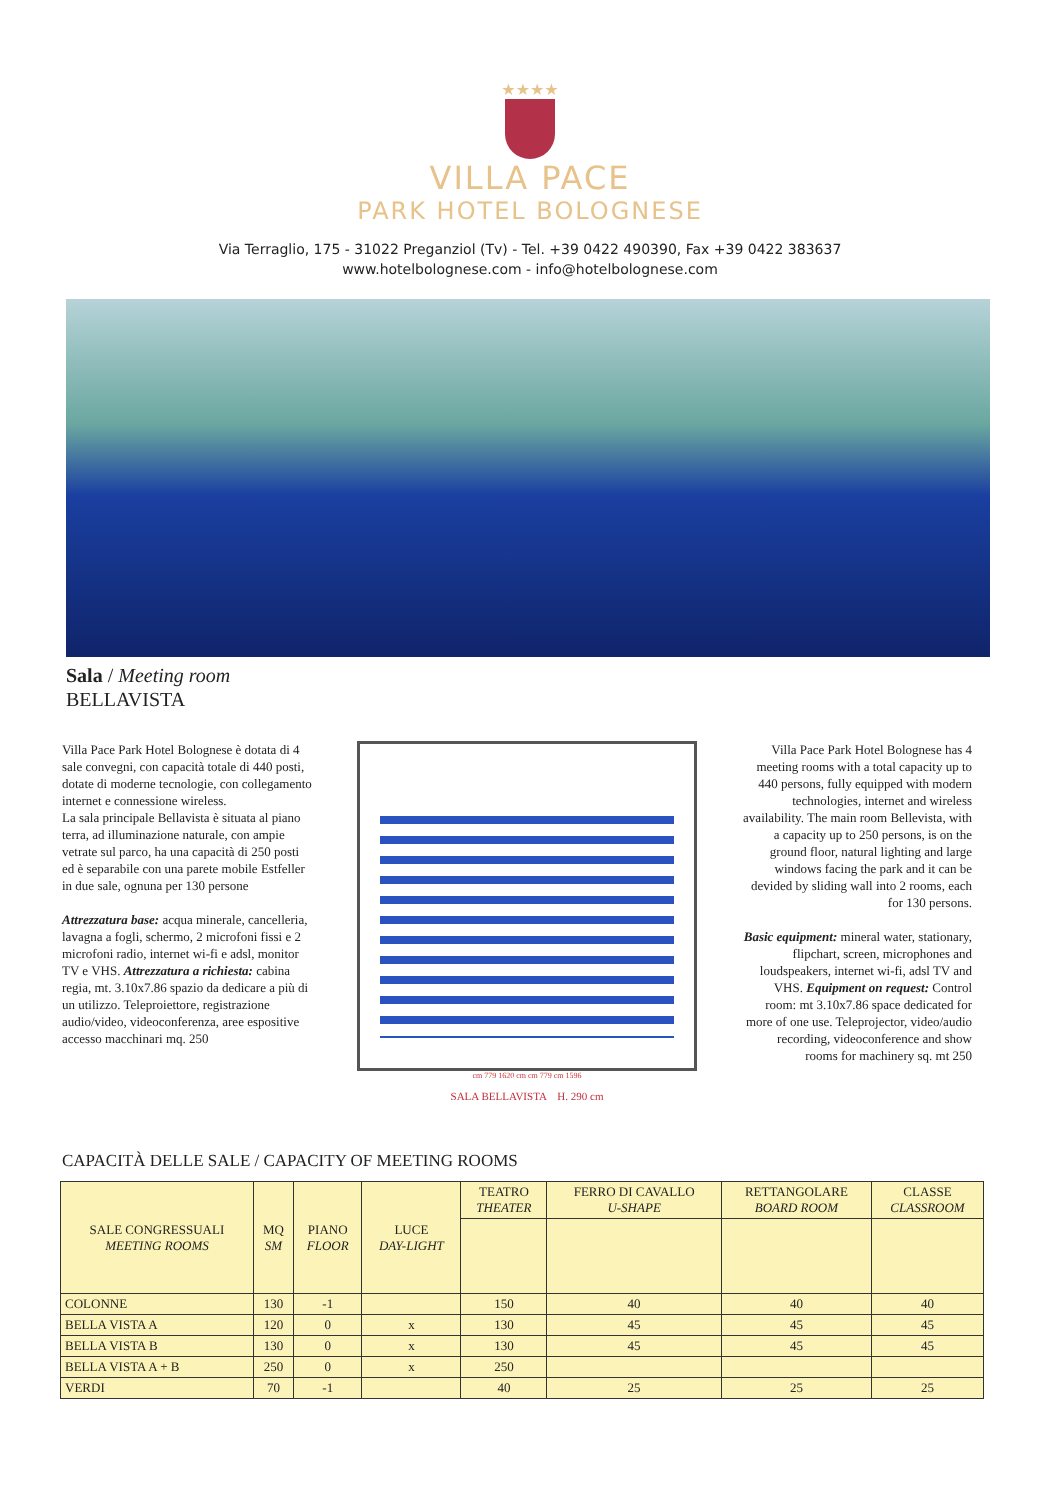★★★★
VILLA PACE
PARK HOTEL BOLOGNESE
Via Terraglio, 175 - 31022 Preganziol (Tv) - Tel. +39 0422 490390, Fax +39 0422 383637
www.hotelbolognese.com - info@hotelbolognese.com
Sala / Meeting room
BELLAVISTA
Villa Pace Park Hotel Bolognese è dotata di 4 sale convegni, con capacità totale di 440 posti, dotate di moderne tecnologie, con collegamento internet e connessione wireless.
La sala principale Bellavista è situata al piano terra, ad illuminazione naturale, con ampie vetrate sul parco, ha una capacità di 250 posti ed è separabile con una parete mobile Estfeller in due sale, ognuna per 130 persone
Attrezzatura base: acqua minerale, cancelleria, lavagna a fogli, schermo, 2 microfoni fissi e 2 microfoni radio, internet wi-fi e adsl, monitor TV e VHS. Attrezzatura a richiesta: cabina regia, mt. 3.10x7.86 spazio da dedicare a più di un utilizzo. Teleproiettore, registrazione audio/video, videoconferenza, aree espositive accesso macchinari mq. 250
cm 779 1620 cm cm 779 cm 1596
SALA BELLAVISTA H. 290 cm
Villa Pace Park Hotel Bolognese has 4 meeting rooms with a total capacity up to 440 persons, fully equipped with modern technologies, internet and wireless availability. The main room Bellevista, with a capacity up to 250 persons, is on the ground floor, natural lighting and large windows facing the park and it can be devided by sliding wall into 2 rooms, each for 130 persons.
Basic equipment: mineral water, stationary, flipchart, screen, microphones and loudspeakers, internet wi-fi, adsl TV and VHS. Equipment on request: Control room: mt 3.10x7.86 space dedicated for more of one use. Teleprojector, video/audio recording, videoconference and show rooms for machinery sq. mt 250
CAPACITÀ DELLE SALE / CAPACITY OF MEETING ROOMS
| SALE CONGRESSUALI MEETING ROOMS | MQ SM | PIANO FLOOR | LUCE DAY-LIGHT | TEATRO THEATER | FERRO DI CAVALLO U-SHAPE | RETTANGOLARE BOARD ROOM | CLASSE CLASSROOM |
| --- | --- | --- | --- | --- | --- | --- | --- |
| COLONNE | 130 | -1 | | 150 | 40 | 40 | 40 |
| BELLA VISTA A | 120 | 0 | x | 130 | 45 | 45 | 45 |
| BELLA VISTA B | 130 | 0 | x | 130 | 45 | 45 | 45 |
| BELLA VISTA A + B | 250 | 0 | x | 250 | | | |
| VERDI | 70 | -1 | | 40 | 25 | 25 | 25 |